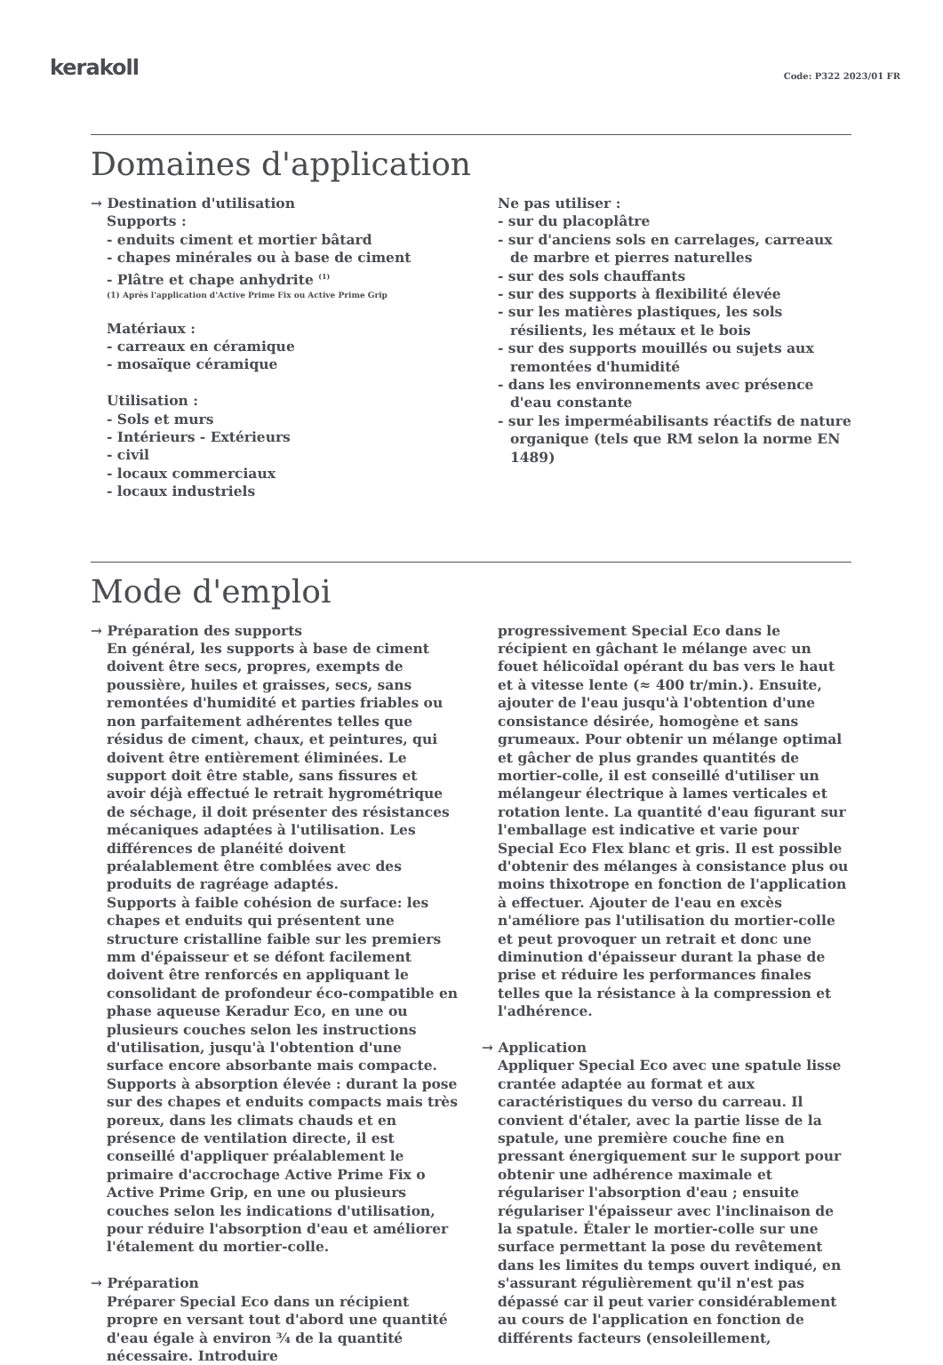kerakoll
Code: P322 2023/01 FR
Domaines d'application
→ Destination d'utilisation
Supports :
- enduits ciment et mortier bâtard
- chapes minérales ou à base de ciment
- Plâtre et chape anhydrite <sup>(1)</sup>
(1) Après l'application d'Active Prime Fix ou Active Prime Grip
Matériaux :
- carreaux en céramique
- mosaïque céramique
Utilisation :
- Sols et murs
- Intérieurs - Extérieurs
- civil
- locaux commerciaux
- locaux industriels
Ne pas utiliser :
- sur du placoplâtre
- sur d'anciens sols en carrelages, carreaux de marbre et pierres naturelles
- sur des sols chauffants
- sur des supports à flexibilité élevée
- sur les matières plastiques, les sols résilients, les métaux et le bois
- sur des supports mouillés ou sujets aux remontées d'humidité
- dans les environnements avec présence d'eau constante
- sur les imperméabilisants réactifs de nature organique (tels que RM selon la norme EN 1489)
Mode d'emploi
→ Préparation des supports
En général, les supports à base de ciment doivent être secs, propres, exempts de poussière, huiles et graisses, secs, sans remontées d'humidité et parties friables ou non parfaitement adhérentes telles que résidus de ciment, chaux, et peintures, qui doivent être entièrement éliminées. Le support doit être stable, sans fissures et avoir déjà effectué le retrait hygrométrique de séchage, il doit présenter des résistances mécaniques adaptées à l'utilisation. Les différences de planéité doivent préalablement être comblées avec des produits de ragréage adaptés.
Supports à faible cohésion de surface: les chapes et enduits qui présentent une structure cristalline faible sur les premiers mm d'épaisseur et se défont facilement doivent être renforcés en appliquant le consolidant de profondeur éco-compatible en phase aqueuse Keradur Eco, en une ou plusieurs couches selon les instructions d'utilisation, jusqu'à l'obtention d'une surface encore absorbante mais compacte.
Supports à absorption élevée : durant la pose sur des chapes et enduits compacts mais très poreux, dans les climats chauds et en présence de ventilation directe, il est conseillé d'appliquer préalablement le primaire d'accrochage Active Prime Fix o Active Prime Grip, en une ou plusieurs couches selon les indications d'utilisation, pour réduire l'absorption d'eau et améliorer l'étalement du mortier-colle.
→ Préparation
Préparer Special Eco dans un récipient propre en versant tout d'abord une quantité d'eau égale à environ ¾ de la quantité nécessaire. Introduire
progressivement Special Eco dans le récipient en gâchant le mélange avec un fouet hélicoïdal opérant du bas vers le haut et à vitesse lente (≈ 400 tr/min.). Ensuite, ajouter de l'eau jusqu'à l'obtention d'une consistance désirée, homogène et sans grumeaux. Pour obtenir un mélange optimal et gâcher de plus grandes quantités de mortier-colle, il est conseillé d'utiliser un mélangeur électrique à lames verticales et rotation lente. La quantité d'eau figurant sur l'emballage est indicative et varie pour Special Eco Flex blanc et gris. Il est possible d'obtenir des mélanges à consistance plus ou moins thixotrope en fonction de l'application à effectuer. Ajouter de l'eau en excès n'améliore pas l'utilisation du mortier-colle et peut provoquer un retrait et donc une diminution d'épaisseur durant la phase de prise et réduire les performances finales telles que la résistance à la compression et l'adhérence.
→ Application
Appliquer Special Eco avec une spatule lisse crantée adaptée au format et aux caractéristiques du verso du carreau. Il convient d'étaler, avec la partie lisse de la spatule, une première couche fine en pressant énergiquement sur le support pour obtenir une adhérence maximale et régulariser l'absorption d'eau ; ensuite régulariser l'épaisseur avec l'inclinaison de la spatule. Étaler le mortier-colle sur une surface permettant la pose du revêtement dans les limites du temps ouvert indiqué, en s'assurant régulièrement qu'il n'est pas dépassé car il peut varier considérablement au cours de l'application en fonction de différents facteurs (ensoleillement,